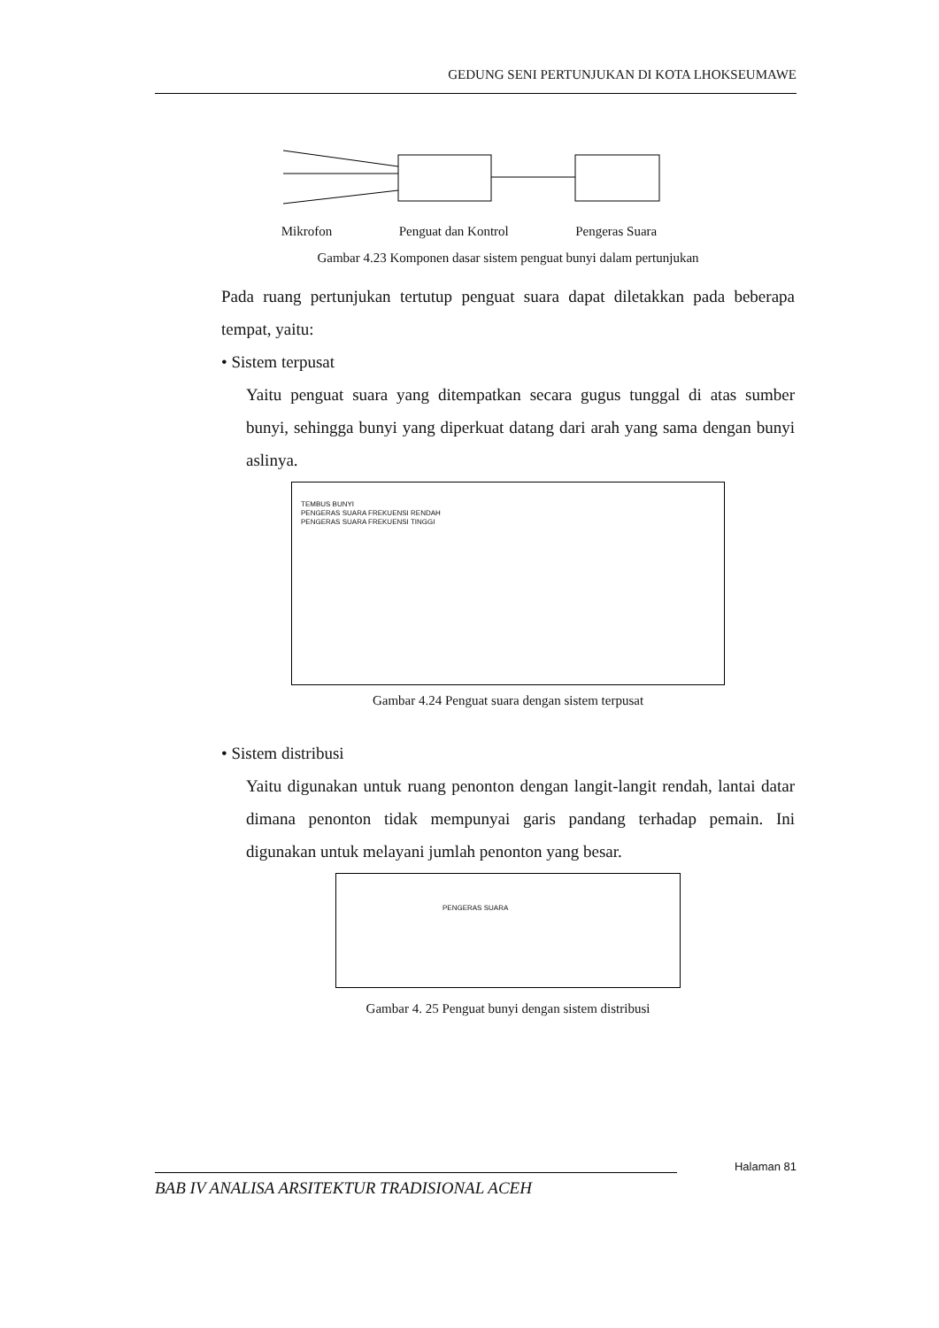GEDUNG SENI PERTUNJUKAN DI KOTA LHOKSEUMAWE
Mikrofon Penguat dan Kontrol Pengeras Suara
Gambar 4.23 Komponen dasar sistem penguat bunyi dalam pertunjukan
Pada ruang pertunjukan tertutup penguat suara dapat diletakkan pada beberapa tempat, yaitu:
• Sistem terpusat
Yaitu penguat suara yang ditempatkan secara gugus tunggal di atas sumber bunyi, sehingga bunyi yang diperkuat datang dari arah yang sama dengan bunyi aslinya.
TEMBUS BUNYI
PENGERAS SUARA FREKUENSI RENDAH
PENGERAS SUARA FREKUENSI TINGGI
Gambar 4.24 Penguat suara dengan sistem terpusat
• Sistem distribusi
Yaitu digunakan untuk ruang penonton dengan langit-langit rendah, lantai datar dimana penonton tidak mempunyai garis pandang terhadap pemain. Ini digunakan untuk melayani jumlah penonton yang besar.
PENGERAS SUARA
Gambar 4. 25 Penguat bunyi dengan sistem distribusi
Halaman 81
BAB IV ANALISA ARSITEKTUR TRADISIONAL ACEH